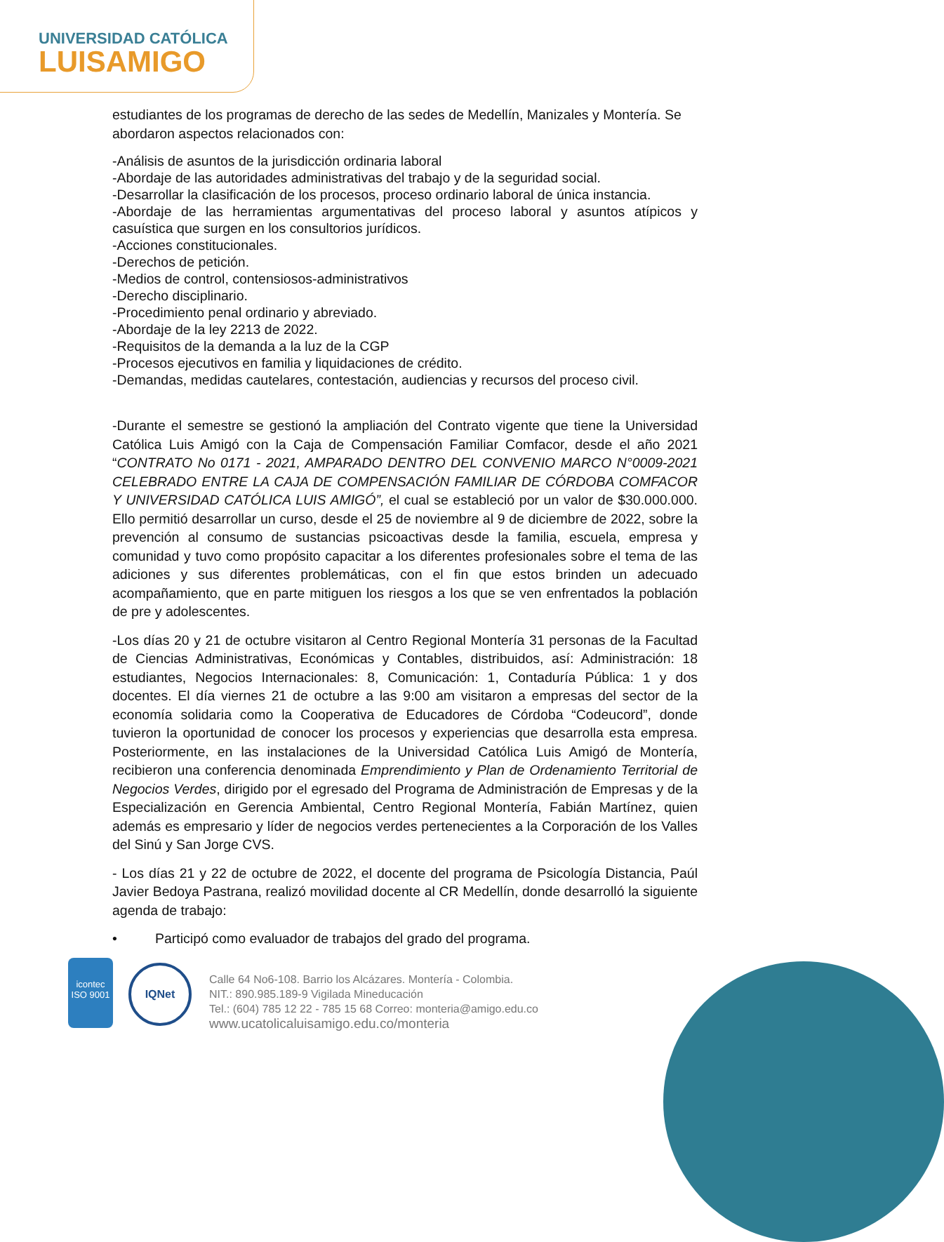UNIVERSIDAD CATÓLICA
LUISAMIGO
estudiantes de los programas de derecho de las sedes de Medellín, Manizales y Montería. Se abordaron aspectos relacionados con:
-Análisis de asuntos de la jurisdicción ordinaria laboral
-Abordaje de las autoridades administrativas del trabajo y de la seguridad social.
-Desarrollar la clasificación de los procesos, proceso ordinario laboral de única instancia.
-Abordaje de las herramientas argumentativas del proceso laboral y asuntos atípicos y casuística que surgen en los consultorios jurídicos.
-Acciones constitucionales.
-Derechos de petición.
-Medios de control, contensiosos-administrativos
-Derecho disciplinario.
-Procedimiento penal ordinario y abreviado.
-Abordaje de la ley 2213 de 2022.
-Requisitos de la demanda a la luz de la CGP
-Procesos ejecutivos en familia y liquidaciones de crédito.
-Demandas, medidas cautelares, contestación, audiencias y recursos del proceso civil.
-Durante el semestre se gestionó la ampliación del Contrato vigente que tiene la Universidad Católica Luis Amigó con la Caja de Compensación Familiar Comfacor, desde el año 2021 “CONTRATO No 0171 - 2021, AMPARADO DENTRO DEL CONVENIO MARCO N°0009-2021 CELEBRADO ENTRE LA CAJA DE COMPENSACIÓN FAMILIAR DE CÓRDOBA COMFACOR Y UNIVERSIDAD CATÓLICA LUIS AMIGÓ”, el cual se estableció por un valor de $30.000.000. Ello permitió desarrollar un curso, desde el 25 de noviembre al 9 de diciembre de 2022, sobre la prevención al consumo de sustancias psicoactivas desde la familia, escuela, empresa y comunidad y tuvo como propósito capacitar a los diferentes profesionales sobre el tema de las adiciones y sus diferentes problemáticas, con el fin que estos brinden un adecuado acompañamiento, que en parte mitiguen los riesgos a los que se ven enfrentados la población de pre y adolescentes.
-Los días 20 y 21 de octubre visitaron al Centro Regional Montería 31 personas de la Facultad de Ciencias Administrativas, Económicas y Contables, distribuidos, así: Administración: 18 estudiantes, Negocios Internacionales: 8, Comunicación: 1, Contaduría Pública: 1 y dos docentes. El día viernes 21 de octubre a las 9:00 am visitaron a empresas del sector de la economía solidaria como la Cooperativa de Educadores de Córdoba “Codeucord”, donde tuvieron la oportunidad de conocer los procesos y experiencias que desarrolla esta empresa. Posteriormente, en las instalaciones de la Universidad Católica Luis Amigó de Montería, recibieron una conferencia denominada Emprendimiento y Plan de Ordenamiento Territorial de Negocios Verdes, dirigido por el egresado del Programa de Administración de Empresas y de la Especialización en Gerencia Ambiental, Centro Regional Montería, Fabián Martínez, quien además es empresario y líder de negocios verdes pertenecientes a la Corporación de los Valles del Sinú y San Jorge CVS.
- Los días 21 y 22 de octubre de 2022, el docente del programa de Psicología Distancia, Paúl Javier Bedoya Pastrana, realizó movilidad docente al CR Medellín, donde desarrolló la siguiente agenda de trabajo:
• Participó como evaluador de trabajos del grado del programa.
icontec
ISO 9001
IQNet
Calle 64 No6-108. Barrio los Alcázares. Montería - Colombia.
NIT.: 890.985.189-9 Vigilada Mineducación
Tel.: (604) 785 12 22 - 785 15 68 Correo: monteria@amigo.edu.co
www.ucatolicaluisamigo.edu.co/monteria